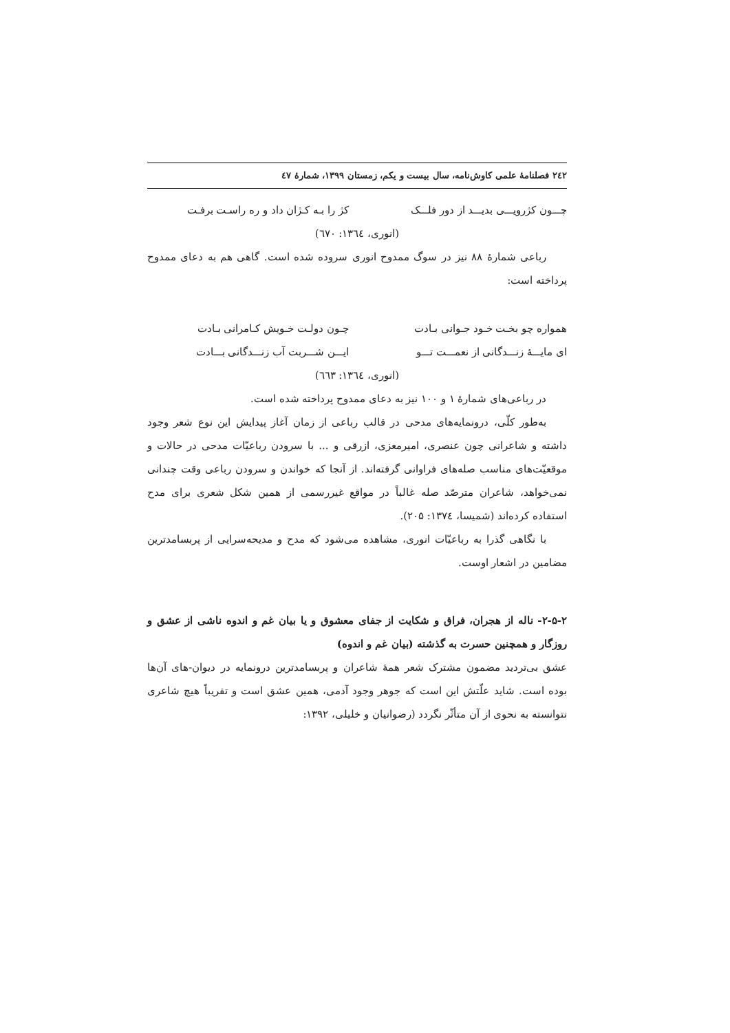۲٤۲ فصلنامهٔ علمی کاوش‌نامه، سال بیست و یکم، زمستان ۱۳۹۹، شمارهٔ ٤۷
چـــون کژرویـــی بدیـــد از دور فلـــک کژ را بـه کـژان داد و ره راسـت برفـت
(انوری، ۱۳٦٤: ٦۷۰)
رباعی شمارهٔ ۸۸ نیز در سوگ ممدوح انوری سروده شده است. گاهی هم به دعای ممدوح پرداخته است:
همواره چو بخـت خـود جـوانی بـادت چـون دولـت خـویش کـامرانی بـادت
ای مایـــهٔ زنـــدگانی از نعمـــت تـــو ایـــن شـــربت آب زنـــدگانی بـــادت
(انوری، ۱۳٦٤: ٦٦۳)
در رباعی‌های شمارهٔ ۱ و ۱۰۰ نیز به دعای ممدوح پرداخته شده است.
به‌طور کلّی، درونمایه‌های مدحی در قالب رباعی از زمان آغاز پیدایش این نوع شعر وجود داشته و شاعرانی چون عنصری، امیرمعزی، ازرقی و ... با سرودن رباعیّات مدحی در حالات و موقعیّت‌های مناسب صله‌های فراوانی گرفته‌اند. از آنجا که خواندن و سرودن رباعی وقت چندانی نمی‌خواهد، شاعران مترصّد صله غالباً در مواقع غیررسمی از همین شکل شعری برای مدح استفاده کرده‌اند (شمیسا، ۱۳۷٤: ۲۰۵).
با نگاهی گذرا به رباعیّات انوری، مشاهده می‌شود که مدح و مدیحه‌سرایی از پربسامدترین مضامین در اشعار اوست.
۲-۵-۲- ناله از هجران، فراق و شکایت از جفای معشوق و یا بیان غم و اندوه ناشی از عشق و روزگار و همچنین حسرت به گذشته (بیان غم و اندوه)
عشق بی‌تردید مضمون مشترک شعر همهٔ شاعران و پربسامدترین درونمایه در دیوان-های آن‌ها بوده است. شاید علّتش این است که جوهر وجود آدمی، همین عشق است و تقریباً هیچ شاعری نتوانسته به نحوی از آن متأثّر نگردد (رضوانیان و خلیلی، ۱۳۹۲: